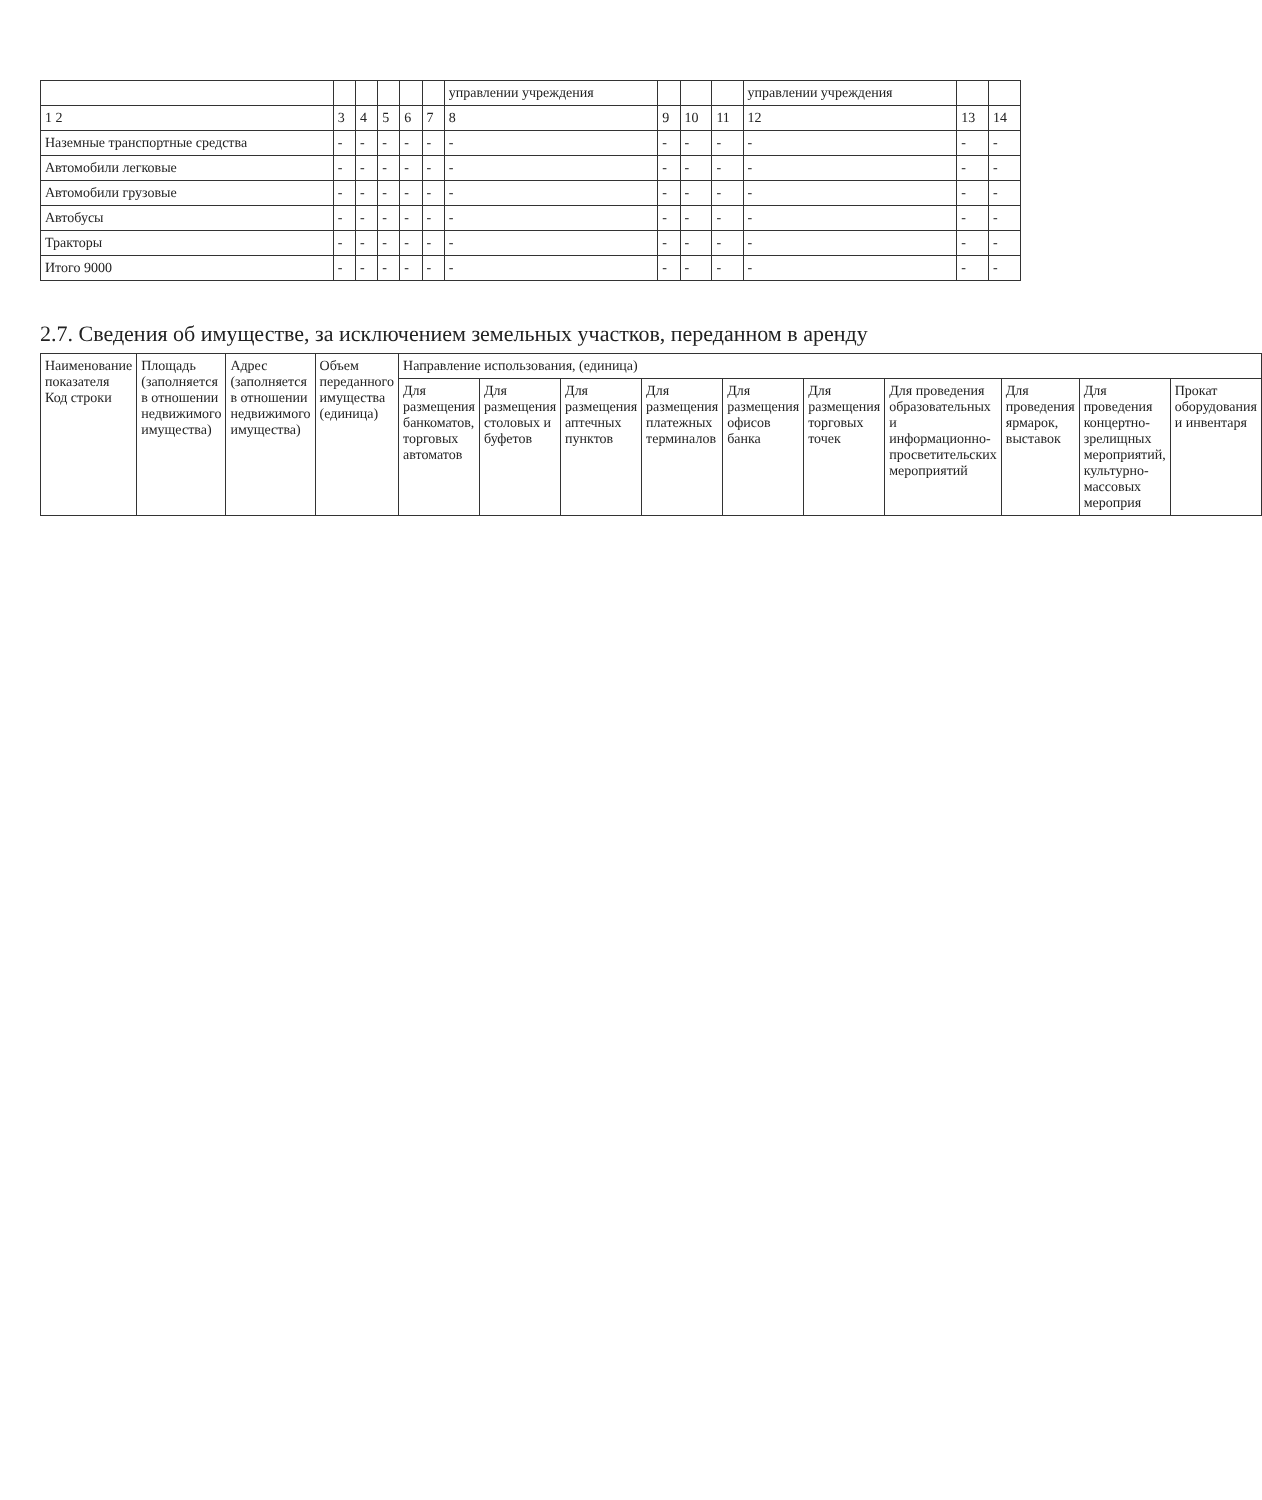| | | | | | | управлении учреждения | | | | управлении учреждения | | |
| --- | --- | --- | --- | --- | --- | --- | --- | --- | --- | --- | --- | --- |
| 1 2 | 3 | 4 | 5 | 6 | 7 | 8 | 9 | 10 | 11 | 12 | 13 | 14 |
| Наземные транспортные средства | - | - | - | - | - | - | - | - | - | - | - | - |
| Автомобили легковые | - | - | - | - | - | - | - | - | - | - | - | - |
| Автомобили грузовые | - | - | - | - | - | - | - | - | - | - | - | - |
| Автобусы | - | - | - | - | - | - | - | - | - | - | - | - |
| Тракторы | - | - | - | - | - | - | - | - | - | - | - | - |
| Итого 9000 | - | - | - | - | - | - | - | - | - | - | - | - |
2.7. Сведения об имуществе, за исключением земельных участков, переданном в аренду
| Наименование показателя Код строки | Площадь (заполняется в отношении недвижимого имущества) | Адрес (заполняется в отношении недвижимого имущества) | Объем переданного имущества (единица) | Направление использования, (единица) | | | | | | | | | |
| --- | --- | --- | --- | --- | --- | --- | --- | --- | --- | --- | --- | --- | --- |
| | | | | Для размещения банкоматов, торговых автоматов | Для размещения столовых и буфетов | Для размещения аптечных пунктов | Для размещения платежных терминалов | Для размещения офисов банка | Для размещения торговых точек | Для проведения образовательных и информационно-просветительских мероприятий | Для проведения ярмарок, выставок | Для проведения концертно-зрелищных мероприятий, культурно-массовых мероприя | Прокат оборудования и инвентаря |